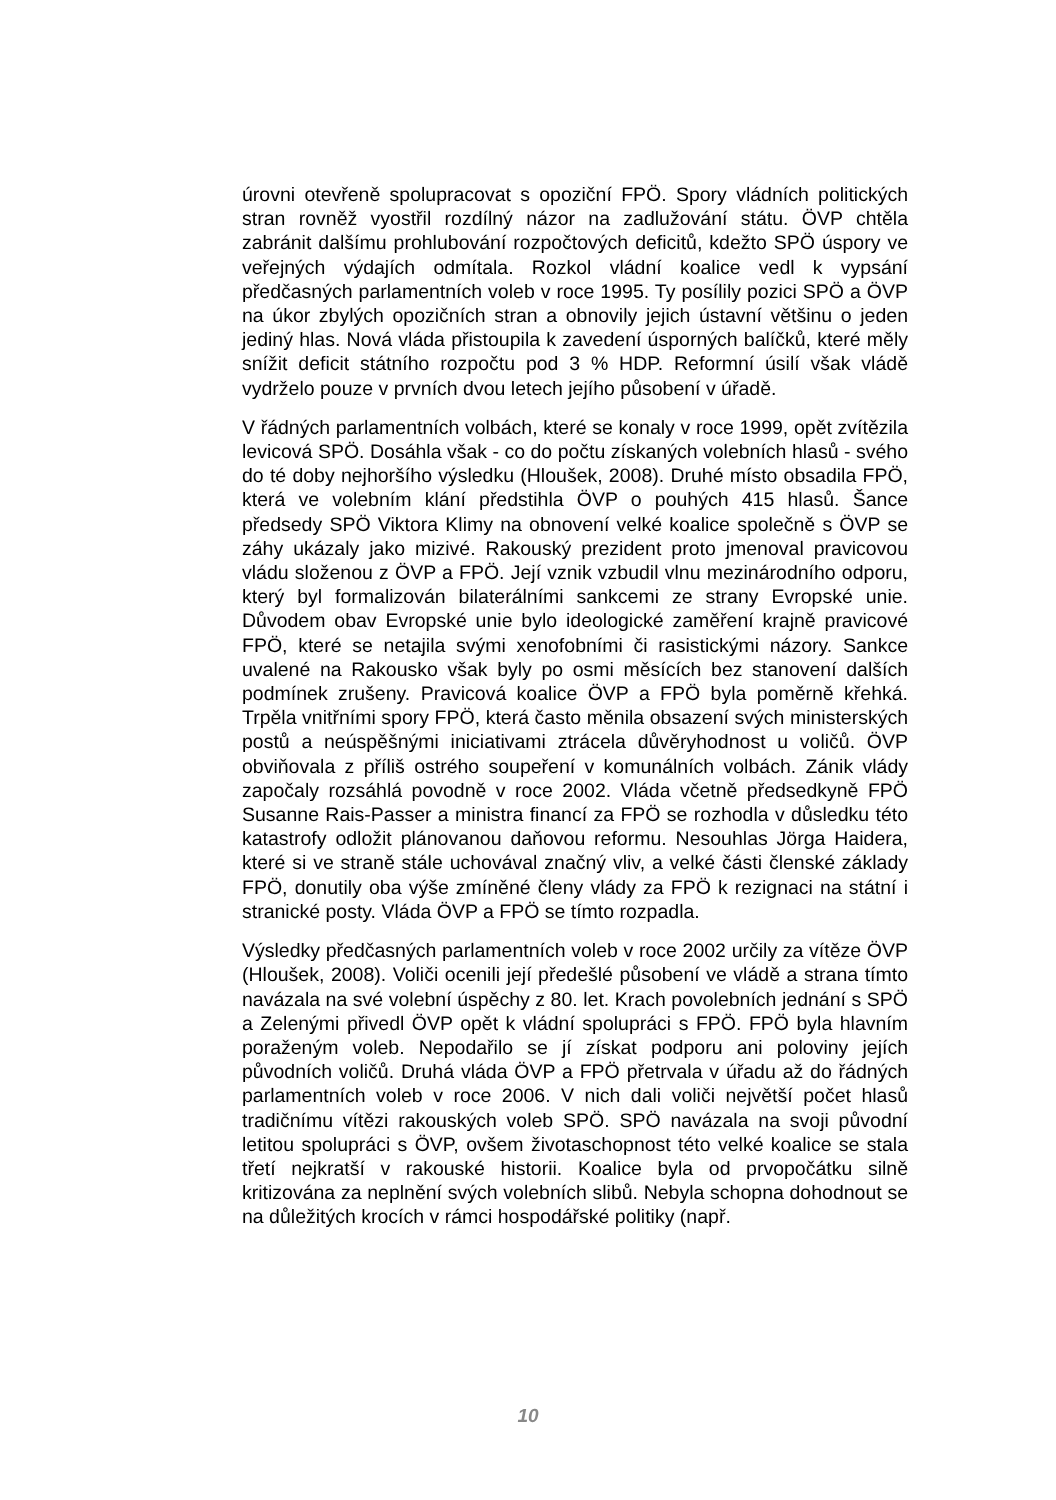úrovni otevřeně spolupracovat s opoziční FPÖ. Spory vládních politických stran rovněž vyostřil rozdílný názor na zadlužování státu. ÖVP chtěla zabránit dalšímu prohlubování rozpočtových deficitů, kdežto SPÖ úspory ve veřejných výdajích odmítala. Rozkol vládní koalice vedl k vypsání předčasných parlamentních voleb v roce 1995. Ty posílily pozici SPÖ a ÖVP na úkor zbylých opozičních stran a obnovily jejich ústavní většinu o jeden jediný hlas. Nová vláda přistoupila k zavedení úsporných balíčků, které měly snížit deficit státního rozpočtu pod 3 % HDP. Reformní úsilí však vládě vydrželo pouze v prvních dvou letech jejího působení v úřadě.
V řádných parlamentních volbách, které se konaly v roce 1999, opět zvítězila levicová SPÖ. Dosáhla však - co do počtu získaných volebních hlasů - svého do té doby nejhoršího výsledku (Hloušek, 2008). Druhé místo obsadila FPÖ, která ve volebním klání předstihla ÖVP o pouhých 415 hlasů. Šance předsedy SPÖ Viktora Klimy na obnovení velké koalice společně s ÖVP se záhy ukázaly jako mizivé. Rakouský prezident proto jmenoval pravicovou vládu složenou z ÖVP a FPÖ. Její vznik vzbudil vlnu mezinárodního odporu, který byl formalizován bilaterálními sankcemi ze strany Evropské unie. Důvodem obav Evropské unie bylo ideologické zaměření krajně pravicové FPÖ, které se netajila svými xenofobními či rasistickými názory. Sankce uvalené na Rakousko však byly po osmi měsících bez stanovení dalších podmínek zrušeny. Pravicová koalice ÖVP a FPÖ byla poměrně křehká. Trpěla vnitřními spory FPÖ, která často měnila obsazení svých ministerských postů a neúspěšnými iniciativami ztrácela důvěryhodnost u voličů. ÖVP obviňovala z příliš ostrého soupeření v komunálních volbách. Zánik vlády započaly rozsáhlá povodně v roce 2002. Vláda včetně předsedkyně FPÖ Susanne Rais-Passer a ministra financí za FPÖ se rozhodla v důsledku této katastrofy odložit plánovanou daňovou reformu. Nesouhlas Jörga Haidera, které si ve straně stále uchovával značný vliv, a velké části členské základy FPÖ, donutily oba výše zmíněné členy vlády za FPÖ k rezignaci na státní i stranické posty. Vláda ÖVP a FPÖ se tímto rozpadla.
Výsledky předčasných parlamentních voleb v roce 2002 určily za vítěze ÖVP (Hloušek, 2008). Voliči ocenili její předešlé působení ve vládě a strana tímto navázala na své volební úspěchy z 80. let. Krach povolebních jednání s SPÖ a Zelenými přivedl ÖVP opět k vládní spolupráci s FPÖ. FPÖ byla hlavním poraženým voleb. Nepodařilo se jí získat podporu ani poloviny jejích původních voličů. Druhá vláda ÖVP a FPÖ přetrvala v úřadu až do řádných parlamentních voleb v roce 2006. V nich dali voliči největší počet hlasů tradičnímu vítězi rakouských voleb SPÖ. SPÖ navázala na svoji původní letitou spolupráci s ÖVP, ovšem životaschopnost této velké koalice se stala třetí nejkratší v rakouské historii. Koalice byla od prvopočátku silně kritizována za neplnění svých volebních slibů. Nebyla schopna dohodnout se na důležitých krocích v rámci hospodářské politiky (např.
10